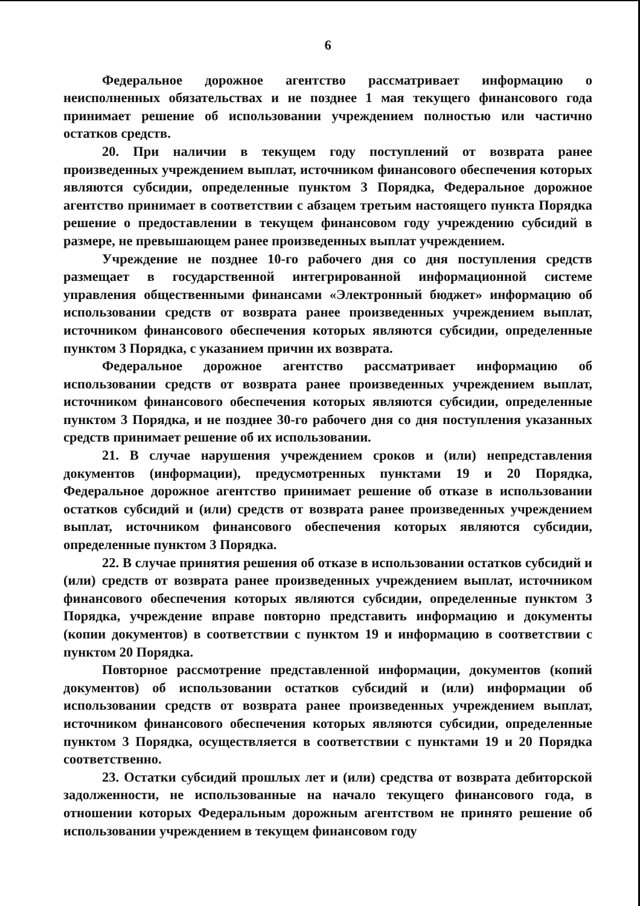6
Федеральное дорожное агентство рассматривает информацию о неисполненных обязательствах и не позднее 1 мая текущего финансового года принимает решение об использовании учреждением полностью или частично остатков средств.
20. При наличии в текущем году поступлений от возврата ранее произведенных учреждением выплат, источником финансового обеспечения которых являются субсидии, определенные пунктом 3 Порядка, Федеральное дорожное агентство принимает в соответствии с абзацем третьим настоящего пункта Порядка решение о предоставлении в текущем финансовом году учреждению субсидий в размере, не превышающем ранее произведенных выплат учреждением.
Учреждение не позднее 10-го рабочего дня со дня поступления средств размещает в государственной интегрированной информационной системе управления общественными финансами «Электронный бюджет» информацию об использовании средств от возврата ранее произведенных учреждением выплат, источником финансового обеспечения которых являются субсидии, определенные пунктом 3 Порядка, с указанием причин их возврата.
Федеральное дорожное агентство рассматривает информацию об использовании средств от возврата ранее произведенных учреждением выплат, источником финансового обеспечения которых являются субсидии, определенные пунктом 3 Порядка, и не позднее 30-го рабочего дня со дня поступления указанных средств принимает решение об их использовании.
21. В случае нарушения учреждением сроков и (или) непредставления документов (информации), предусмотренных пунктами 19 и 20 Порядка, Федеральное дорожное агентство принимает решение об отказе в использовании остатков субсидий и (или) средств от возврата ранее произведенных учреждением выплат, источником финансового обеспечения которых являются субсидии, определенные пунктом 3 Порядка.
22. В случае принятия решения об отказе в использовании остатков субсидий и (или) средств от возврата ранее произведенных учреждением выплат, источником финансового обеспечения которых являются субсидии, определенные пунктом 3 Порядка, учреждение вправе повторно представить информацию и документы (копии документов) в соответствии с пунктом 19 и информацию в соответствии с пунктом 20 Порядка.
Повторное рассмотрение представленной информации, документов (копий документов) об использовании остатков субсидий и (или) информации об использовании средств от возврата ранее произведенных учреждением выплат, источником финансового обеспечения которых являются субсидии, определенные пунктом 3 Порядка, осуществляется в соответствии с пунктами 19 и 20 Порядка соответственно.
23. Остатки субсидий прошлых лет и (или) средства от возврата дебиторской задолженности, не использованные на начало текущего финансового года, в отношении которых Федеральным дорожным агентством не принято решение об использовании учреждением в текущем финансовом году